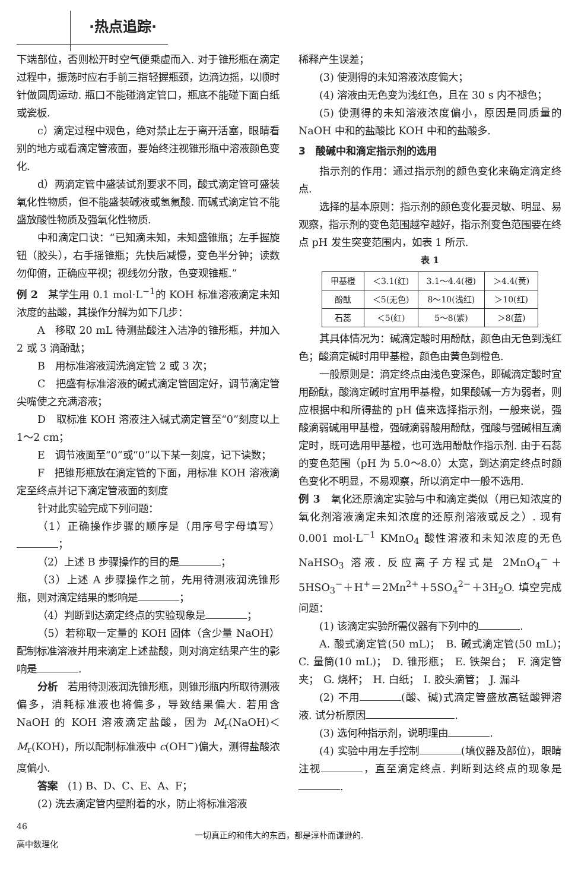·热点追踪·
下端部位，否则松开时空气便乘虚而入. 对于锥形瓶在滴定过程中，振荡时应右手前三指轻握瓶颈，边滴边摇，以顺时针做圆周运动. 瓶口不能碰滴定管口，瓶底不能碰下面白纸或瓷板.
c）滴定过程中观色，绝对禁止左于离开活塞，眼睛看别的地方或看滴定管液面，要始终注视锥形瓶中溶液颜色变化.
d）两滴定管中盛装试剂要求不同，酸式滴定管可盛装氧化性物质，但不能盛装碱液或氢氟酸. 而碱式滴定管不能盛放酸性物质及强氧化性物质.
中和滴定口诀：“已知滴未知，未知盛锥瓶；左手握旋钮（胶头），右手摇锥瓶；先快后减慢，变色半分钟；读数勿仰俯，正确应平视；视线勿分散，色变观锥瓶.”
例 2　某学生用 0.1 mol·L<sup>−1</sup>的 KOH 标准溶液滴定未知浓度的盐酸，其操作分解为如下几步：
A　移取 20 mL 待测盐酸注入洁净的锥形瓶，并加入 2 或 3 滴酚酞；
B　用标准溶液润洗滴定管 2 或 3 次；
C　把盛有标准溶液的碱式滴定管固定好，调节滴定管尖嘴使之充满溶液；
D　取标准 KOH 溶液注入碱式滴定管至“0”刻度以上 1～2 cm；
E　调节液面至“0”或“0”以下某一刻度，记下读数；
F　把锥形瓶放在滴定管的下面，用标准 KOH 溶液滴定至终点并记下滴定管液面的刻度
针对此实验完成下列问题：
（1）正确操作步骤的顺序是（用序号字母填写） ；
（2）上述 B 步骤操作的目的是 ；
（3）上述 A 步骤操作之前，先用待测液润洗锥形瓶，则对滴定结果的影响是 ；
（4）判断到达滴定终点的实验现象是 ；
（5）若称取一定量的 KOH 固体（含少量 NaOH）配制标准溶液并用来滴定上述盐酸，则对滴定结果产生的影响是 .
分析　若用待测液润洗锥形瓶，则锥形瓶内所取待测液偏多，消耗标准液也将偏多，导致结果偏大. 若用含 NaOH 的 KOH 溶液滴定盐酸，因为 M<sub>r</sub>(NaOH)＜ M<sub>r</sub>(KOH)，所以配制标准液中 c(OH<sup>−</sup>)偏大，测得盐酸浓度偏小.
答案　(1) B、D、C、E、A、F；
(2) 洗去滴定管内壁附着的水，防止将标准溶液
稀释产生误差；
(3) 使测得的未知溶液浓度偏大；
(4) 溶液由无色变为浅红色，且在 30 s 内不褪色；
(5) 使测得的未知溶液浓度偏小，原因是同质量的 NaOH 中和的盐酸比 KOH 中和的盐酸多.
3　酸碱中和滴定指示剂的选用
指示剂的作用：通过指示剂的颜色变化来确定滴定终点.
选择的基本原则：指示剂的颜色变化要灵敏、明显、易观察，指示剂的变色范围越窄越好，指示剂变色范围要在终点 pH 发生突变范围内，如表 1 所示.
表 1
| 甲基橙 | ＜3.1(红) | 3.1～4.4(橙) | ＞4.4(黄) |
| 酚酞 | ＜5(无色) | 8～10(浅红) | ＞10(红) |
| 石蕊 | ＜5(红) | 5～8(紫) | ＞8(蓝) |
其具体情况为：碱滴定酸时用酚酞，颜色由无色到浅红色；酸滴定碱时用甲基橙，颜色由黄色到橙色.
一般原则是：滴定终点由浅色变深色，即碱滴定酸时宜用酚酞，酸滴定碱时宜用甲基橙，如果酸碱一方为弱者，则应根据中和所得盐的 pH 值来选择指示剂，一般来说，强酸滴弱碱用甲基橙，强碱滴弱酸用酚酞，强酸与强碱相互滴定时，既可选用甲基橙，也可选用酚酞作指示剂. 由于石蕊的变色范围（pH 为 5.0～8.0）太宽，到达滴定终点时颜色变化不明显，不易观察，所以滴定中一般不选用.
例 3　氧化还原滴定实验与中和滴定类似（用已知浓度的氧化剂溶液滴定未知浓度的还原剂溶液或反之）. 现有 0.001 mol·L<sup>−1</sup> KMnO<sub>4</sub> 酸性溶液和未知浓度的无色 NaHSO<sub>3</sub> 溶液. 反应离子方程式是 2MnO<sub>4</sub><sup>−</sup>＋5HSO<sub>3</sub><sup>−</sup>＋H<sup>+</sup>＝2Mn<sup>2+</sup>＋5SO<sub>4</sub><sup>2−</sup>＋3H<sub>2</sub>O. 填空完成问题：
(1) 该滴定实验所需仪器有下列中的 .
A. 酸式滴定管(50 mL)；　B. 碱式滴定管(50 mL)；　C. 量筒(10 mL)；　D. 锥形瓶；　E. 铁架台；　F. 滴定管夹；　G. 烧杯；　H. 白纸；　I. 胶头滴管；　J. 漏斗
(2) 不用 (酸、碱)式滴定管盛放高锰酸钾溶液. 试分析原因 .
(3) 选何种指示剂，说明理由 .
(4) 实验中用左手控制 (填仪器及部位)，眼睛注视 ，直至滴定终点. 判断到达终点的现象是 .
46
高中数理化
一切真正的和伟大的东西，都是淳朴而谦逊的.